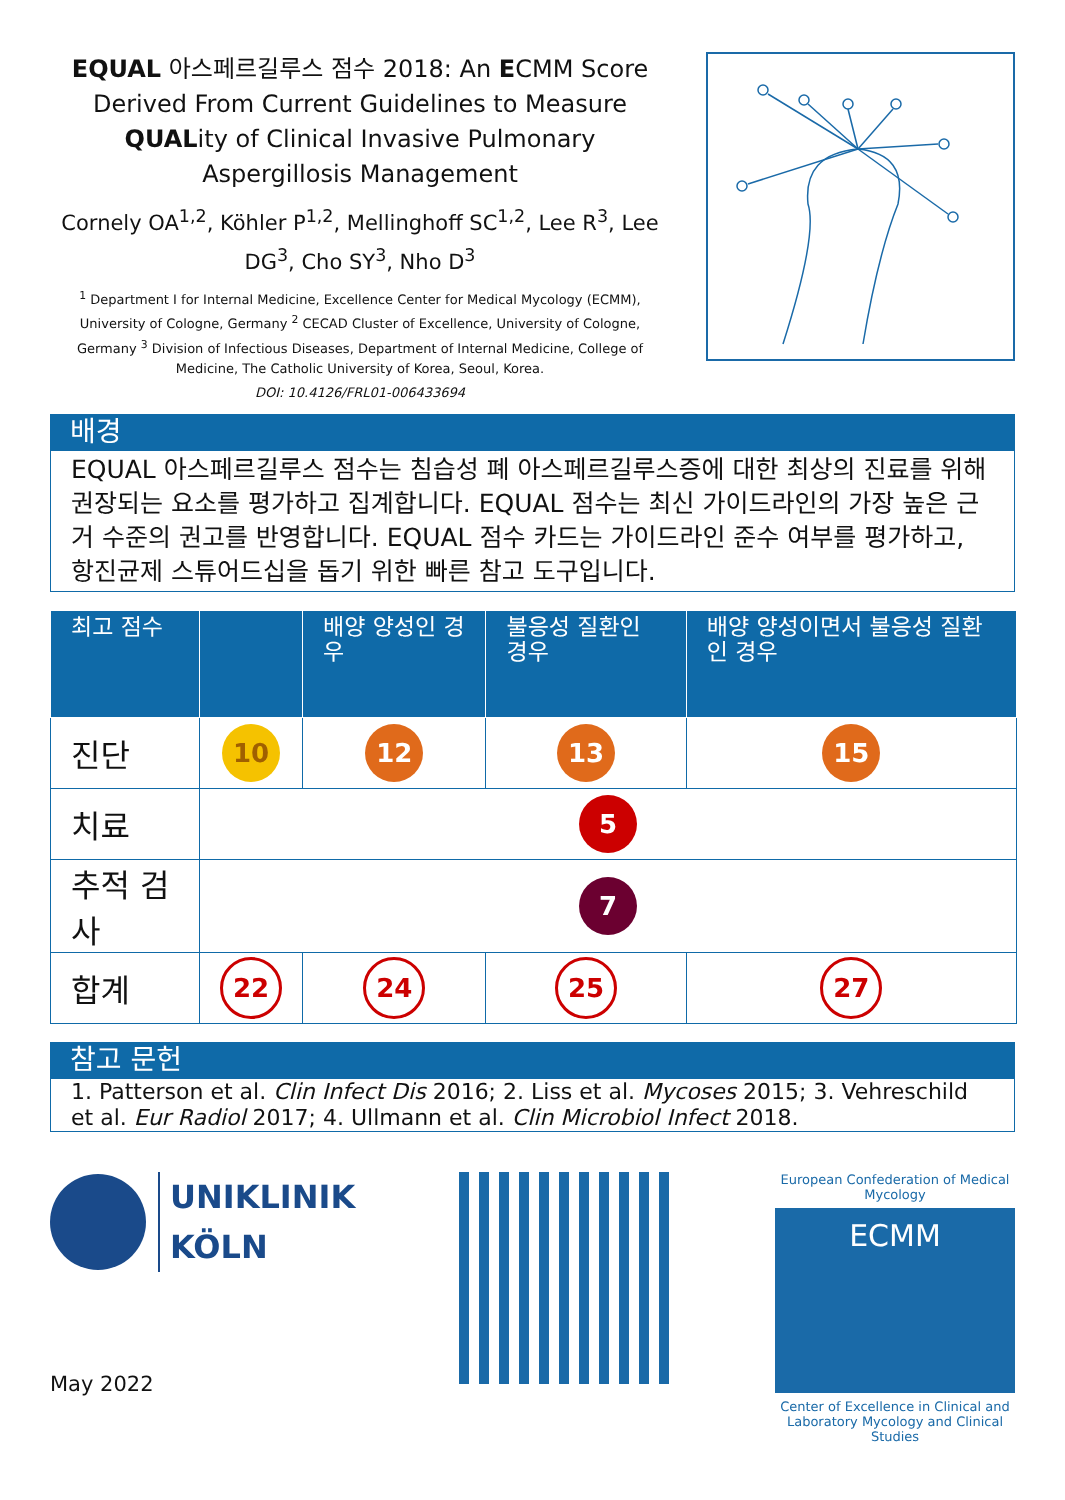EQUAL 아스페르길루스 점수 2018: An ECMM Score Derived From Current Guidelines to Measure QUALity of Clinical Invasive Pulmonary Aspergillosis Management
Cornely OA<sup>1,2</sup>, Köhler P<sup>1,2</sup>, Mellinghoff SC<sup>1,2</sup>, Lee R<sup>3</sup>, Lee DG<sup>3</sup>, Cho SY<sup>3</sup>, Nho D<sup>3</sup>
<sup>1</sup> Department I for Internal Medicine, Excellence Center for Medical Mycology (ECMM), University of Cologne, Germany <sup>2</sup> CECAD Cluster of Excellence, University of Cologne, Germany <sup>3</sup> Division of Infectious Diseases, Department of Internal Medicine, College of Medicine, The Catholic University of Korea, Seoul, Korea.
DOI: 10.4126/FRL01-006433694
배경
EQUAL 아스페르길루스 점수는 침습성 폐 아스페르길루스증에 대한 최상의 진료를 위해 권장되는 요소를 평가하고 집계합니다. EQUAL 점수는 최신 가이드라인의 가장 높은 근거 수준의 권고를 반영합니다. EQUAL 점수 카드는 가이드라인 준수 여부를 평가하고, 항진균제 스튜어드십을 돕기 위한 빠른 참고 도구입니다.
| 최고 점수 | | 배양 양성인 경우 | 불응성 질환인 경우 | 배양 양성이면서 불응성 질환인 경우 |
| --- | --- | --- | --- | --- |
| 진단 | 10 | 12 | 13 | 15 |
| 치료 | 5 | | | |
| 추적 검사 | 7 | | | |
| 합계 | 22 | 24 | 25 | 27 |
참고 문헌
1. Patterson et al. Clin Infect Dis 2016; 2. Liss et al. Mycoses 2015; 3. Vehreschild et al. Eur Radiol 2017; 4. Ullmann et al. Clin Microbiol Infect 2018.
UNIKLINIK
KÖLN
May 2022
European Confederation of Medical Mycology
ECMM
Center of Excellence in Clinical and Laboratory Mycology and Clinical Studies